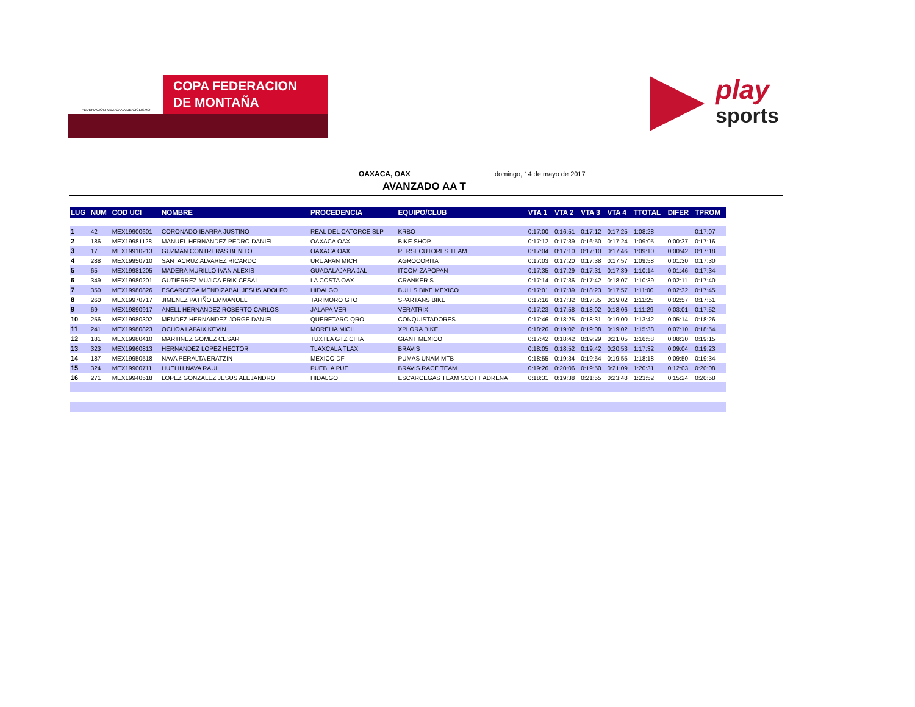FEDERACION MEXICANA DE CICLISMO
COPA FEDERACION
DE MONTAÑA
play
sports
OAXACA, OAX domingo, 14 de mayo de 2017
AVANZADO AA T
| LUG | NUM | COD UCI | NOMBRE | PROCEDENCIA | EQUIPO/CLUB | VTA 1 | VTA 2 | VTA 3 | VTA 4 | TTOTAL | DIFER | TPROM |
| --- | --- | --- | --- | --- | --- | --- | --- | --- | --- | --- | --- | --- |
| 1 | 42 | MEX19900601 | CORONADO IBARRA JUSTINO | REAL DEL CATORCE SLP | KRBO | 0:17:00 | 0:16:51 | 0:17:12 | 0:17:25 | 1:08:28 | | 0:17:07 |
| 2 | 186 | MEX19981128 | MANUEL HERNANDEZ PEDRO DANIEL | OAXACA OAX | BIKE SHOP | 0:17:12 | 0:17:39 | 0:16:50 | 0:17:24 | 1:09:05 | 0:00:37 | 0:17:16 |
| 3 | 17 | MEX19910213 | GUZMAN CONTRERAS BENITO | OAXACA OAX | PERSECUTORES TEAM | 0:17:04 | 0:17:10 | 0:17:10 | 0:17:46 | 1:09:10 | 0:00:42 | 0:17:18 |
| 4 | 288 | MEX19950710 | SANTACRUZ ALVAREZ RICARDO | URUAPAN MICH | AGROCORITA | 0:17:03 | 0:17:20 | 0:17:38 | 0:17:57 | 1:09:58 | 0:01:30 | 0:17:30 |
| 5 | 65 | MEX19981205 | MADERA MURILLO IVAN ALEXIS | GUADALAJARA JAL | ITCOM ZAPOPAN | 0:17:35 | 0:17:29 | 0:17:31 | 0:17:39 | 1:10:14 | 0:01:46 | 0:17:34 |
| 6 | 349 | MEX19980201 | GUTIERREZ MUJICA ERIK CESAI | LA COSTA OAX | CRANKER S | 0:17:14 | 0:17:36 | 0:17:42 | 0:18:07 | 1:10:39 | 0:02:11 | 0:17:40 |
| 7 | 350 | MEX19980826 | ESCARCEGA MENDIZABAL JESUS ADOLFO | HIDALGO | BULLS BIKE MEXICO | 0:17:01 | 0:17:39 | 0:18:23 | 0:17:57 | 1:11:00 | 0:02:32 | 0:17:45 |
| 8 | 260 | MEX19970717 | JIMENEZ PATIÑO EMMANUEL | TARIMORO GTO | SPARTANS BIKE | 0:17:16 | 0:17:32 | 0:17:35 | 0:19:02 | 1:11:25 | 0:02:57 | 0:17:51 |
| 9 | 69 | MEX19890917 | ANELL HERNANDEZ ROBERTO CARLOS | JALAPA VER | VERATRIX | 0:17:23 | 0:17:58 | 0:18:02 | 0:18:06 | 1:11:29 | 0:03:01 | 0:17:52 |
| 10 | 256 | MEX19980302 | MENDEZ HERNANDEZ JORGE DANIEL | QUERETARO QRO | CONQUISTADORES | 0:17:46 | 0:18:25 | 0:18:31 | 0:19:00 | 1:13:42 | 0:05:14 | 0:18:26 |
| 11 | 241 | MEX19980823 | OCHOA LAPAIX KEVIN | MORELIA MICH | XPLORA BIKE | 0:18:26 | 0:19:02 | 0:19:08 | 0:19:02 | 1:15:38 | 0:07:10 | 0:18:54 |
| 12 | 181 | MEX19980410 | MARTINEZ GOMEZ CESAR | TUXTLA GTZ CHIA | GIANT MEXICO | 0:17:42 | 0:18:42 | 0:19:29 | 0:21:05 | 1:16:58 | 0:08:30 | 0:19:15 |
| 13 | 323 | MEX19960813 | HERNANDEZ LOPEZ HECTOR | TLAXCALA TLAX | BRAVIS | 0:18:05 | 0:18:52 | 0:19:42 | 0:20:53 | 1:17:32 | 0:09:04 | 0:19:23 |
| 14 | 187 | MEX19950518 | NAVA PERALTA ERATZIN | MEXICO DF | PUMAS UNAM MTB | 0:18:55 | 0:19:34 | 0:19:54 | 0:19:55 | 1:18:18 | 0:09:50 | 0:19:34 |
| 15 | 324 | MEX19900711 | HUELIH NAVA RAUL | PUEBLA PUE | BRAVIS RACE TEAM | 0:19:26 | 0:20:06 | 0:19:50 | 0:21:09 | 1:20:31 | 0:12:03 | 0:20:08 |
| 16 | 271 | MEX19940518 | LOPEZ GONZALEZ JESUS ALEJANDRO | HIDALGO | ESCARCEGAS TEAM SCOTT ADRENA | 0:18:31 | 0:19:38 | 0:21:55 | 0:23:48 | 1:23:52 | 0:15:24 | 0:20:58 |